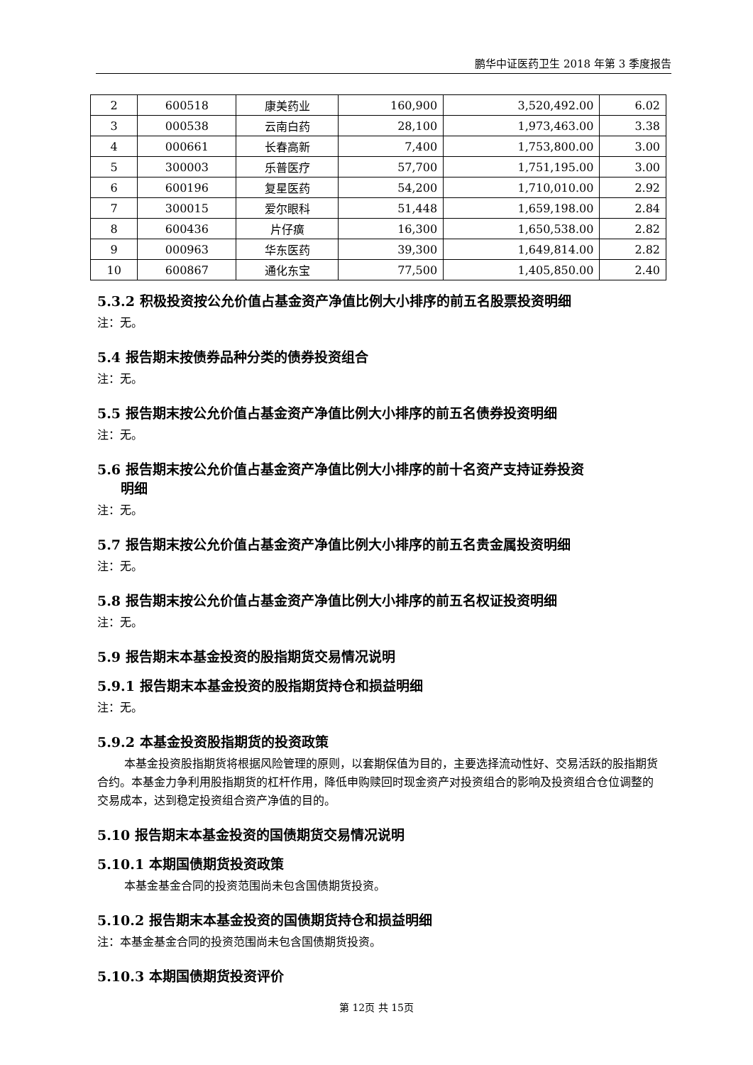鹏华中证医药卫生 2018 年第 3 季度报告
| 2 | 600518 | 康美药业 | 160,900 | 3,520,492.00 | 6.02 |
| 3 | 000538 | 云南白药 | 28,100 | 1,973,463.00 | 3.38 |
| 4 | 000661 | 长春高新 | 7,400 | 1,753,800.00 | 3.00 |
| 5 | 300003 | 乐普医疗 | 57,700 | 1,751,195.00 | 3.00 |
| 6 | 600196 | 复星医药 | 54,200 | 1,710,010.00 | 2.92 |
| 7 | 300015 | 爱尔眼科 | 51,448 | 1,659,198.00 | 2.84 |
| 8 | 600436 | 片仔癀 | 16,300 | 1,650,538.00 | 2.82 |
| 9 | 000963 | 华东医药 | 39,300 | 1,649,814.00 | 2.82 |
| 10 | 600867 | 通化东宝 | 77,500 | 1,405,850.00 | 2.40 |
5.3.2 积极投资按公允价值占基金资产净值比例大小排序的前五名股票投资明细
注：无。
5.4 报告期末按债券品种分类的债券投资组合
注：无。
5.5 报告期末按公允价值占基金资产净值比例大小排序的前五名债券投资明细
注：无。
5.6 报告期末按公允价值占基金资产净值比例大小排序的前十名资产支持证券投资
明细
注：无。
5.7 报告期末按公允价值占基金资产净值比例大小排序的前五名贵金属投资明细
注：无。
5.8 报告期末按公允价值占基金资产净值比例大小排序的前五名权证投资明细
注：无。
5.9 报告期末本基金投资的股指期货交易情况说明
5.9.1 报告期末本基金投资的股指期货持仓和损益明细
注：无。
5.9.2 本基金投资股指期货的投资政策
本基金投资股指期货将根据风险管理的原则，以套期保值为目的，主要选择流动性好、交易活跃的股指期货合约。本基金力争利用股指期货的杠杆作用，降低申购赎回时现金资产对投资组合的影响及投资组合仓位调整的交易成本，达到稳定投资组合资产净值的目的。
5.10 报告期末本基金投资的国债期货交易情况说明
5.10.1 本期国债期货投资政策
本基金基金合同的投资范围尚未包含国债期货投资。
5.10.2 报告期末本基金投资的国债期货持仓和损益明细
注：本基金基金合同的投资范围尚未包含国债期货投资。
5.10.3 本期国债期货投资评价
第 12页 共 15页